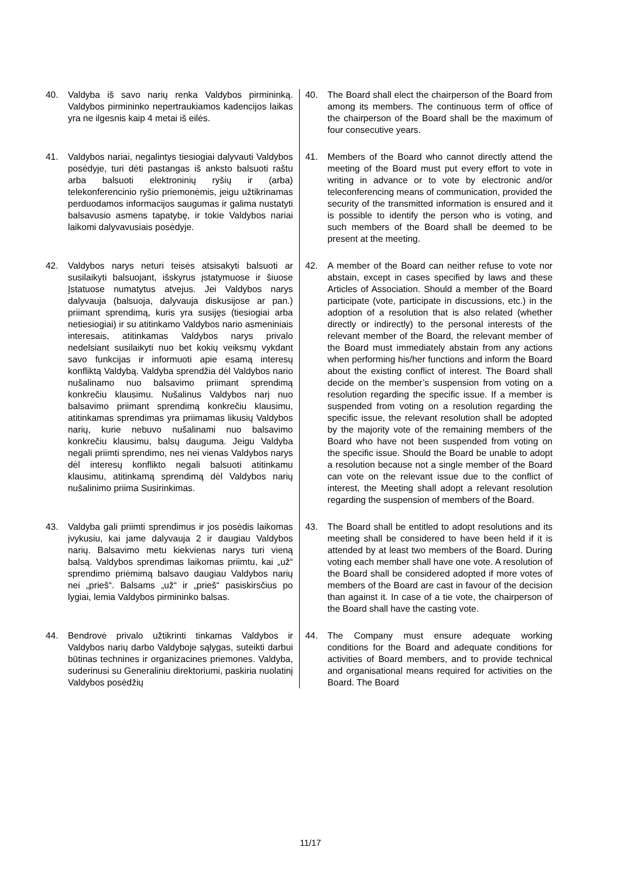| 40. Valdyba iš savo narių renka Valdybos pirmininką. Valdybos pirmininko nepertraukiamos kadencijos laikas yra ne ilgesnis kaip 4 metai iš eilės. | 40. The Board shall elect the chairperson of the Board from among its members. The continuous term of office of the chairperson of the Board shall be the maximum of four consecutive years. |
| 41. Valdybos nariai, negalintys tiesiogiai dalyvauti Valdybos posėdyje, turi dėti pastangas iš anksto balsuoti raštu arba balsuoti elektroninių ryšių ir (arba) telekonferencinio ryšio priemonėmis, jeigu užtikrinamas perduodamos informacijos saugumas ir galima nustatyti balsavusio asmens tapatybę, ir tokie Valdybos nariai laikomi dalyvavusiais posėdyje. | 41. Members of the Board who cannot directly attend the meeting of the Board must put every effort to vote in writing in advance or to vote by electronic and/or teleconferencing means of communication, provided the security of the transmitted information is ensured and it is possible to identify the person who is voting, and such members of the Board shall be deemed to be present at the meeting. |
| 42. Valdybos narys neturi teisės atsisakyti balsuoti ar susilaikyti balsuojant, išskyrus įstatymuose ir šiuose Įstatuose numatytus atvejus. Jei Valdybos narys dalyvauja (balsuoja, dalyvauja diskusijose ar pan.) priimant sprendimą, kuris yra susijęs (tiesiogiai arba netiesiogiai) ir su atitinkamo Valdybos nario asmeniniais interesais, atitinkamas Valdybos narys privalo nedelsiant susilaikyti nuo bet kokių veiksmų vykdant savo funkcijas ir informuoti apie esamą interesų konfliktą Valdybą. Valdyba sprendžia dėl Valdybos nario nušalinamo nuo balsavimo priimant sprendimą konkrečiu klausimu. Nušalinus Valdybos narį nuo balsavimo priimant sprendimą konkrečiu klausimu, atitinkamas sprendimas yra priimamas likusių Valdybos narių, kurie nebuvo nušalinami nuo balsavimo konkrečiu klausimu, balsų dauguma. Jeigu Valdyba negali priimti sprendimo, nes nei vienas Valdybos narys dėl interesų konflikto negali balsuoti atitinkamu klausimu, atitinkamą sprendimą dėl Valdybos narių nušalinimo priima Susirinkimas. | 42. A member of the Board can neither refuse to vote nor abstain, except in cases specified by laws and these Articles of Association. Should a member of the Board participate (vote, participate in discussions, etc.) in the adoption of a resolution that is also related (whether directly or indirectly) to the personal interests of the relevant member of the Board, the relevant member of the Board must immediately abstain from any actions when performing his/her functions and inform the Board about the existing conflict of interest. The Board shall decide on the member’s suspension from voting on a resolution regarding the specific issue. If a member is suspended from voting on a resolution regarding the specific issue, the relevant resolution shall be adopted by the majority vote of the remaining members of the Board who have not been suspended from voting on the specific issue. Should the Board be unable to adopt a resolution because not a single member of the Board can vote on the relevant issue due to the conflict of interest, the Meeting shall adopt a relevant resolution regarding the suspension of members of the Board. |
| 43. Valdyba gali priimti sprendimus ir jos posėdis laikomas įvykusiu, kai jame dalyvauja 2 ir daugiau Valdybos narių. Balsavimo metu kiekvienas narys turi vieną balsą. Valdybos sprendimas laikomas priimtu, kai „už“ sprendimo priėmimą balsavo daugiau Valdybos narių nei „prieš“. Balsams „už“ ir „prieš“ pasiskirsčius po lygiai, lemia Valdybos pirmininko balsas. | 43. The Board shall be entitled to adopt resolutions and its meeting shall be considered to have been held if it is attended by at least two members of the Board. During voting each member shall have one vote. A resolution of the Board shall be considered adopted if more votes of members of the Board are cast in favour of the decision than against it. In case of a tie vote, the chairperson of the Board shall have the casting vote. |
| 44. Bendrovė privalo užtikrinti tinkamas Valdybos ir Valdybos narių darbo Valdyboje sąlygas, suteikti darbui būtinas technines ir organizacines priemones. Valdyba, suderinusi su Generaliniu direktoriumi, paskiria nuolatinį Valdybos posėdžių | 44. The Company must ensure adequate working conditions for the Board and adequate conditions for activities of Board members, and to provide technical and organisational means required for activities on the Board. The Board |
11/17